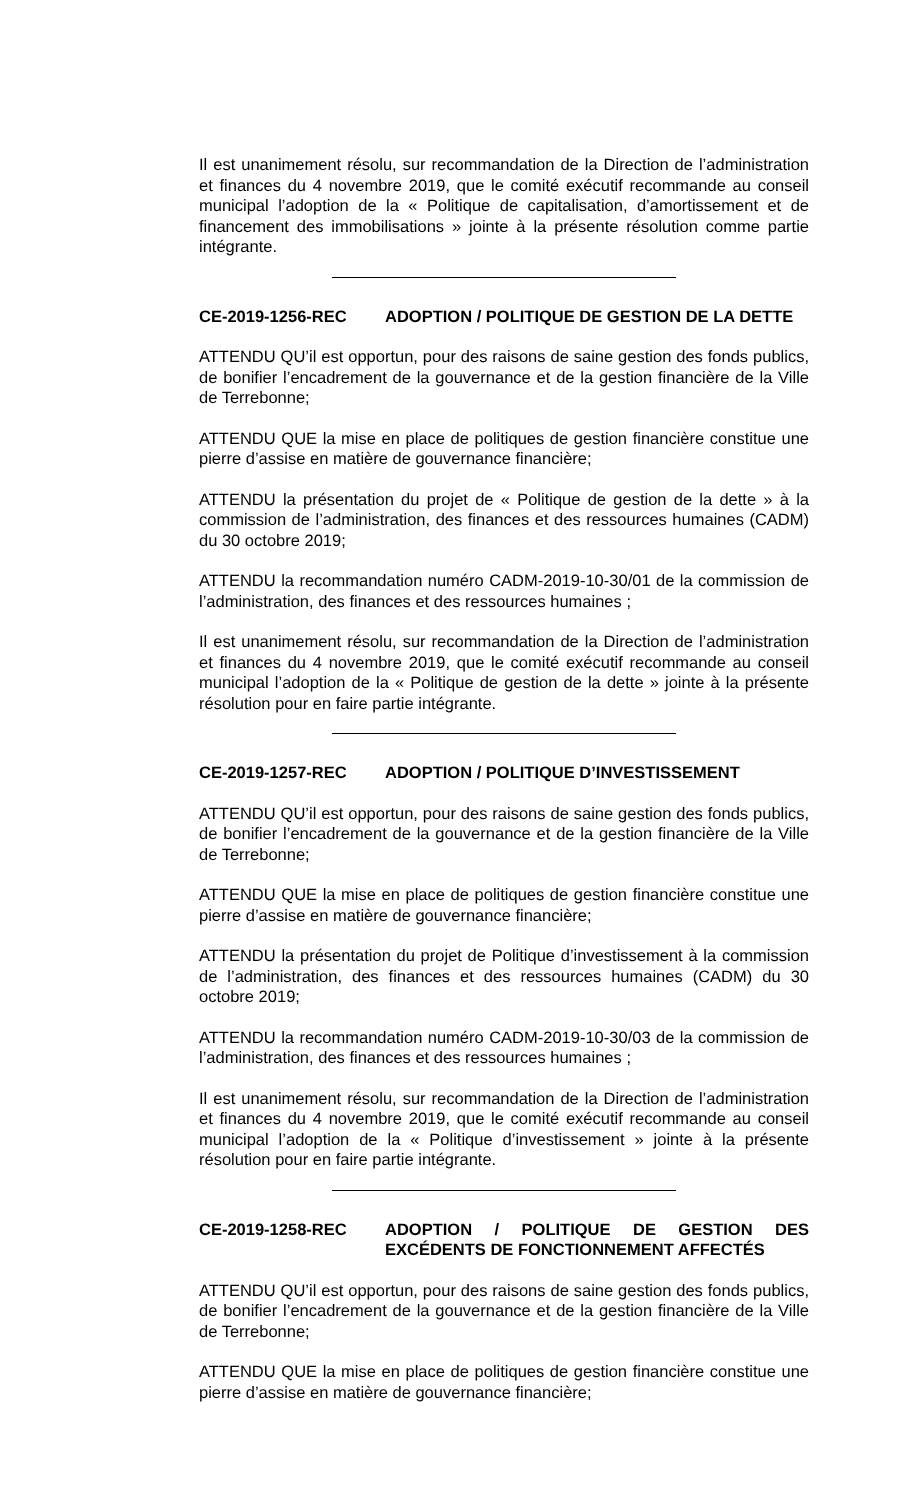Il est unanimement résolu, sur recommandation de la Direction de l’administration et finances du 4 novembre 2019, que le comité exécutif recommande au conseil municipal l’adoption de la « Politique de capitalisation, d’amortissement et de financement des immobilisations » jointe à la présente résolution comme partie intégrante.
CE-2019-1256-REC ADOPTION / POLITIQUE DE GESTION DE LA DETTE
ATTENDU QU’il est opportun, pour des raisons de saine gestion des fonds publics, de bonifier l’encadrement de la gouvernance et de la gestion financière de la Ville de Terrebonne;
ATTENDU QUE la mise en place de politiques de gestion financière constitue une pierre d’assise en matière de gouvernance financière;
ATTENDU la présentation du projet de « Politique de gestion de la dette » à la commission de l’administration, des finances et des ressources humaines (CADM) du 30 octobre 2019;
ATTENDU la recommandation numéro CADM-2019-10-30/01 de la commission de l’administration, des finances et des ressources humaines ;
Il est unanimement résolu, sur recommandation de la Direction de l’administration et finances du 4 novembre 2019, que le comité exécutif recommande au conseil municipal l’adoption de la « Politique de gestion de la dette » jointe à la présente résolution pour en faire partie intégrante.
CE-2019-1257-REC ADOPTION / POLITIQUE D’INVESTISSEMENT
ATTENDU QU’il est opportun, pour des raisons de saine gestion des fonds publics, de bonifier l’encadrement de la gouvernance et de la gestion financière de la Ville de Terrebonne;
ATTENDU QUE la mise en place de politiques de gestion financière constitue une pierre d’assise en matière de gouvernance financière;
ATTENDU la présentation du projet de Politique d’investissement à la commission de l’administration, des finances et des ressources humaines (CADM) du 30 octobre 2019;
ATTENDU la recommandation numéro CADM-2019-10-30/03 de la commission de l’administration, des finances et des ressources humaines ;
Il est unanimement résolu, sur recommandation de la Direction de l’administration et finances du 4 novembre 2019, que le comité exécutif recommande au conseil municipal l’adoption de la « Politique d’investissement » jointe à la présente résolution pour en faire partie intégrante.
CE-2019-1258-REC ADOPTION / POLITIQUE DE GESTION DES EXCÉDENTS DE FONCTIONNEMENT AFFECTÉS
ATTENDU QU’il est opportun, pour des raisons de saine gestion des fonds publics, de bonifier l’encadrement de la gouvernance et de la gestion financière de la Ville de Terrebonne;
ATTENDU QUE la mise en place de politiques de gestion financière constitue une pierre d’assise en matière de gouvernance financière;